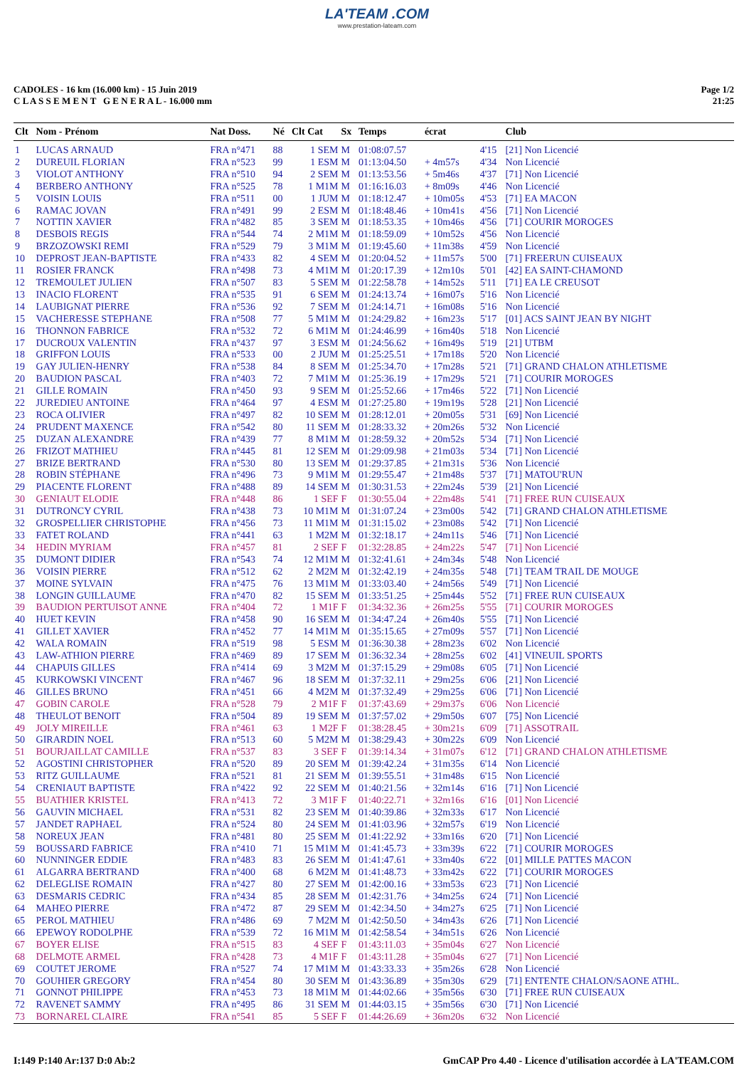LA'TEAM .COM
www.prestation-lateam.com
CADOLES - 16 km (16.000 km) - 15 Juin 2019
C L A S S E M E N T G E N E R A L - 16.000 mm
Page 1/2
21:25
| Clt | Nom - Prénom | Nat Doss. | Né | Clt Cat | Sx | Temps | écrat | | Club |
| --- | --- | --- | --- | --- | --- | --- | --- | --- | --- |
| 1 | LUCAS ARNAUD | FRA n°471 | 88 | 1 SEM | M | 01:08:07.57 | | 4'15 | [21] Non Licencié |
| 2 | DUREUIL FLORIAN | FRA n°523 | 99 | 1 ESM | M | 01:13:04.50 | + 4m57s | 4'34 | Non Licencié |
| 3 | VIOLOT ANTHONY | FRA n°510 | 94 | 2 SEM | M | 01:13:53.56 | + 5m46s | 4'37 | [71] Non Licencié |
| 4 | BERBERO ANTHONY | FRA n°525 | 78 | 1 M1M | M | 01:16:16.03 | + 8m09s | 4'46 | Non Licencié |
| 5 | VOISIN LOUIS | FRA n°511 | 00 | 1 JUM | M | 01:18:12.47 | + 10m05s | 4'53 | [71] EA MACON |
| 6 | RAMAC JOVAN | FRA n°491 | 99 | 2 ESM | M | 01:18:48.46 | + 10m41s | 4'56 | [71] Non Licencié |
| 7 | NOTTIN XAVIER | FRA n°482 | 85 | 3 SEM | M | 01:18:53.35 | + 10m46s | 4'56 | [71] COURIR MOROGES |
| 8 | DESBOIS REGIS | FRA n°544 | 74 | 2 M1M | M | 01:18:59.09 | + 10m52s | 4'56 | Non Licencié |
| 9 | BRZOZOWSKI REMI | FRA n°529 | 79 | 3 M1M | M | 01:19:45.60 | + 11m38s | 4'59 | Non Licencié |
| 10 | DEPROST JEAN-BAPTISTE | FRA n°433 | 82 | 4 SEM | M | 01:20:04.52 | + 11m57s | 5'00 | [71] FREERUN CUISEAUX |
| 11 | ROSIER FRANCK | FRA n°498 | 73 | 4 M1M | M | 01:20:17.39 | + 12m10s | 5'01 | [42] EA SAINT-CHAMOND |
| 12 | TREMOULET JULIEN | FRA n°507 | 83 | 5 SEM | M | 01:22:58.78 | + 14m52s | 5'11 | [71] EA LE CREUSOT |
| 13 | INACIO FLORENT | FRA n°535 | 91 | 6 SEM | M | 01:24:13.74 | + 16m07s | 5'16 | Non Licencié |
| 14 | LAUBIGNAT PIERRE | FRA n°536 | 92 | 7 SEM | M | 01:24:14.71 | + 16m08s | 5'16 | Non Licencié |
| 15 | VACHERESSE STEPHANE | FRA n°508 | 77 | 5 M1M | M | 01:24:29.82 | + 16m23s | 5'17 | [01] ACS SAINT JEAN BY NIGHT |
| 16 | THONNON FABRICE | FRA n°532 | 72 | 6 M1M | M | 01:24:46.99 | + 16m40s | 5'18 | Non Licencié |
| 17 | DUCROUX VALENTIN | FRA n°437 | 97 | 3 ESM | M | 01:24:56.62 | + 16m49s | 5'19 | [21] UTBM |
| 18 | GRIFFON LOUIS | FRA n°533 | 00 | 2 JUM | M | 01:25:25.51 | + 17m18s | 5'20 | Non Licencié |
| 19 | GAY JULIEN-HENRY | FRA n°538 | 84 | 8 SEM | M | 01:25:34.70 | + 17m28s | 5'21 | [71] GRAND CHALON ATHLETISME |
| 20 | BAUDION PASCAL | FRA n°403 | 72 | 7 M1M | M | 01:25:36.19 | + 17m29s | 5'21 | [71] COURIR MOROGES |
| 21 | GILLE ROMAIN | FRA n°450 | 93 | 9 SEM | M | 01:25:52.66 | + 17m46s | 5'22 | [71] Non Licencié |
| 22 | JUREDIEU ANTOINE | FRA n°464 | 97 | 4 ESM | M | 01:27:25.80 | + 19m19s | 5'28 | [21] Non Licencié |
| 23 | ROCA OLIVIER | FRA n°497 | 82 | 10 SEM | M | 01:28:12.01 | + 20m05s | 5'31 | [69] Non Licencié |
| 24 | PRUDENT MAXENCE | FRA n°542 | 80 | 11 SEM | M | 01:28:33.32 | + 20m26s | 5'32 | Non Licencié |
| 25 | DUZAN ALEXANDRE | FRA n°439 | 77 | 8 M1M | M | 01:28:59.32 | + 20m52s | 5'34 | [71] Non Licencié |
| 26 | FRIZOT MATHIEU | FRA n°445 | 81 | 12 SEM | M | 01:29:09.98 | + 21m03s | 5'34 | [71] Non Licencié |
| 27 | BRIZE BERTRAND | FRA n°530 | 80 | 13 SEM | M | 01:29:37.85 | + 21m31s | 5'36 | Non Licencié |
| 28 | ROBIN STÉPHANE | FRA n°496 | 73 | 9 M1M | M | 01:29:55.47 | + 21m48s | 5'37 | [71] MATOU'RUN |
| 29 | PIACENTE FLORENT | FRA n°488 | 89 | 14 SEM | M | 01:30:31.53 | + 22m24s | 5'39 | [21] Non Licencié |
| 30 | GENIAUT ELODIE | FRA n°448 | 86 | 1 SEF | F | 01:30:55.04 | + 22m48s | 5'41 | [71] FREE RUN CUISEAUX |
| 31 | DUTRONCY CYRIL | FRA n°438 | 73 | 10 M1M | M | 01:31:07.24 | + 23m00s | 5'42 | [71] GRAND CHALON ATHLETISME |
| 32 | GROSPELLIER CHRISTOPHE | FRA n°456 | 73 | 11 M1M | M | 01:31:15.02 | + 23m08s | 5'42 | [71] Non Licencié |
| 33 | FATET ROLAND | FRA n°441 | 63 | 1 M2M | M | 01:32:18.17 | + 24m11s | 5'46 | [71] Non Licencié |
| 34 | HEDIN MYRIAM | FRA n°457 | 81 | 2 SEF | F | 01:32:28.85 | + 24m22s | 5'47 | [71] Non Licencié |
| 35 | DUMONT DIDIER | FRA n°543 | 74 | 12 M1M | M | 01:32:41.61 | + 24m34s | 5'48 | Non Licencié |
| 36 | VOISIN PIERRE | FRA n°512 | 62 | 2 M2M | M | 01:32:42.19 | + 24m35s | 5'48 | [71] TEAM TRAIL DE MOUGE |
| 37 | MOINE SYLVAIN | FRA n°475 | 76 | 13 M1M | M | 01:33:03.40 | + 24m56s | 5'49 | [71] Non Licencié |
| 38 | LONGIN GUILLAUME | FRA n°470 | 82 | 15 SEM | M | 01:33:51.25 | + 25m44s | 5'52 | [71] FREE RUN CUISEAUX |
| 39 | BAUDION PERTUISOT ANNE | FRA n°404 | 72 | 1 M1F | F | 01:34:32.36 | + 26m25s | 5'55 | [71] COURIR MOROGES |
| 40 | HUET KEVIN | FRA n°458 | 90 | 16 SEM | M | 01:34:47.24 | + 26m40s | 5'55 | [71] Non Licencié |
| 41 | GILLET XAVIER | FRA n°452 | 77 | 14 M1M | M | 01:35:15.65 | + 27m09s | 5'57 | [71] Non Licencié |
| 42 | WALA ROMAIN | FRA n°519 | 98 | 5 ESM | M | 01:36:30.38 | + 28m23s | 6'02 | Non Licencié |
| 43 | LAW-ATHION PIERRE | FRA n°469 | 89 | 17 SEM | M | 01:36:32.34 | + 28m25s | 6'02 | [41] VINEUIL SPORTS |
| 44 | CHAPUIS GILLES | FRA n°414 | 69 | 3 M2M | M | 01:37:15.29 | + 29m08s | 6'05 | [71] Non Licencié |
| 45 | KURKOWSKI VINCENT | FRA n°467 | 96 | 18 SEM | M | 01:37:32.11 | + 29m25s | 6'06 | [21] Non Licencié |
| 46 | GILLES BRUNO | FRA n°451 | 66 | 4 M2M | M | 01:37:32.49 | + 29m25s | 6'06 | [71] Non Licencié |
| 47 | GOBIN CAROLE | FRA n°528 | 79 | 2 M1F | F | 01:37:43.69 | + 29m37s | 6'06 | Non Licencié |
| 48 | THEULOT BENOIT | FRA n°504 | 89 | 19 SEM | M | 01:37:57.02 | + 29m50s | 6'07 | [75] Non Licencié |
| 49 | JOLY MIREILLE | FRA n°461 | 63 | 1 M2F | F | 01:38:28.45 | + 30m21s | 6'09 | [71] ASSOTRAIL |
| 50 | GIRARDIN NOEL | FRA n°513 | 60 | 5 M2M | M | 01:38:29.43 | + 30m22s | 6'09 | Non Licencié |
| 51 | BOURJAILLAT CAMILLE | FRA n°537 | 83 | 3 SEF | F | 01:39:14.34 | + 31m07s | 6'12 | [71] GRAND CHALON ATHLETISME |
| 52 | AGOSTINI CHRISTOPHER | FRA n°520 | 89 | 20 SEM | M | 01:39:42.24 | + 31m35s | 6'14 | Non Licencié |
| 53 | RITZ GUILLAUME | FRA n°521 | 81 | 21 SEM | M | 01:39:55.51 | + 31m48s | 6'15 | Non Licencié |
| 54 | CRENIAUT BAPTISTE | FRA n°422 | 92 | 22 SEM | M | 01:40:21.56 | + 32m14s | 6'16 | [71] Non Licencié |
| 55 | BUATHIER KRISTEL | FRA n°413 | 72 | 3 M1F | F | 01:40:22.71 | + 32m16s | 6'16 | [01] Non Licencié |
| 56 | GAUVIN MICHAEL | FRA n°531 | 82 | 23 SEM | M | 01:40:39.86 | + 32m33s | 6'17 | Non Licencié |
| 57 | JANDET RAPHAEL | FRA n°524 | 80 | 24 SEM | M | 01:41:03.96 | + 32m57s | 6'19 | Non Licencié |
| 58 | NOREUX JEAN | FRA n°481 | 80 | 25 SEM | M | 01:41:22.92 | + 33m16s | 6'20 | [71] Non Licencié |
| 59 | BOUSSARD FABRICE | FRA n°410 | 71 | 15 M1M | M | 01:41:45.73 | + 33m39s | 6'22 | [71] COURIR MOROGES |
| 60 | NUNNINGER EDDIE | FRA n°483 | 83 | 26 SEM | M | 01:41:47.61 | + 33m40s | 6'22 | [01] MILLE PATTES MACON |
| 61 | ALGARRA BERTRAND | FRA n°400 | 68 | 6 M2M | M | 01:41:48.73 | + 33m42s | 6'22 | [71] COURIR MOROGES |
| 62 | DELEGLISE ROMAIN | FRA n°427 | 80 | 27 SEM | M | 01:42:00.16 | + 33m53s | 6'23 | [71] Non Licencié |
| 63 | DESMARIS CEDRIC | FRA n°434 | 85 | 28 SEM | M | 01:42:31.76 | + 34m25s | 6'24 | [71] Non Licencié |
| 64 | MAHEO PIERRE | FRA n°472 | 87 | 29 SEM | M | 01:42:34.50 | + 34m27s | 6'25 | [71] Non Licencié |
| 65 | PEROL MATHIEU | FRA n°486 | 69 | 7 M2M | M | 01:42:50.50 | + 34m43s | 6'26 | [71] Non Licencié |
| 66 | EPEWOY RODOLPHE | FRA n°539 | 72 | 16 M1M | M | 01:42:58.54 | + 34m51s | 6'26 | Non Licencié |
| 67 | BOYER ELISE | FRA n°515 | 83 | 4 SEF | F | 01:43:11.03 | + 35m04s | 6'27 | Non Licencié |
| 68 | DELMOTE ARMEL | FRA n°428 | 73 | 4 M1F | F | 01:43:11.28 | + 35m04s | 6'27 | [71] Non Licencié |
| 69 | COUTET JEROME | FRA n°527 | 74 | 17 M1M | M | 01:43:33.33 | + 35m26s | 6'28 | Non Licencié |
| 70 | GOUHIER GREGORY | FRA n°454 | 80 | 30 SEM | M | 01:43:36.89 | + 35m30s | 6'29 | [71] ENTENTE CHALON/SAONE ATHL. |
| 71 | GONNOT PHILIPPE | FRA n°453 | 73 | 18 M1M | M | 01:44:02.66 | + 35m56s | 6'30 | [71] FREE RUN CUISEAUX |
| 72 | RAVENET SAMMY | FRA n°495 | 86 | 31 SEM | M | 01:44:03.15 | + 35m56s | 6'30 | [71] Non Licencié |
| 73 | BORNAREL CLAIRE | FRA n°541 | 85 | 5 SEF | F | 01:44:26.69 | + 36m20s | 6'32 | Non Licencié |
I:149 P:140 Ar:137 D:0 Ab:2 GmCAP Pro 4.40 - Licence d'utilisation accordée à LA'TEAM.COM